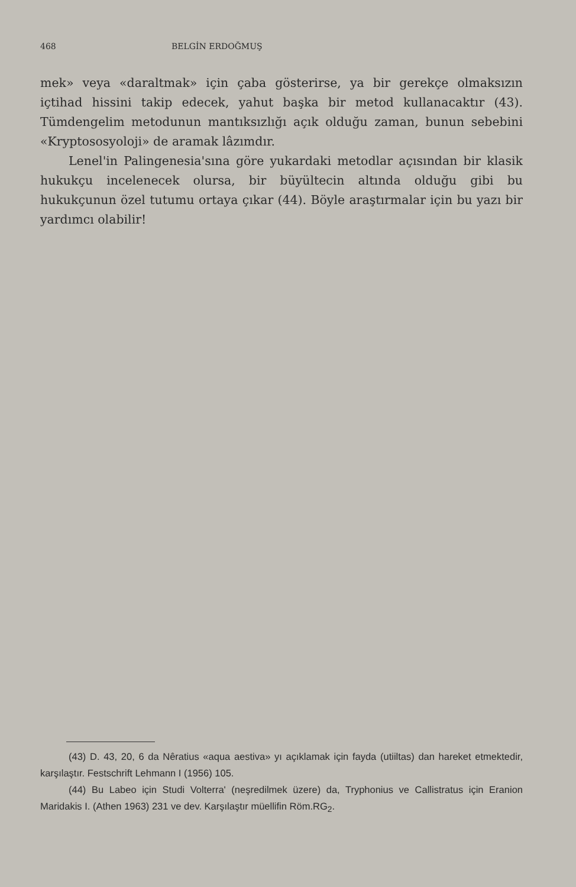468 BELGİN ERDOĞMUŞ
mek» veya «daraltmak» için çaba gösterirse, ya bir gerekçe olmaksızın içtihad hissini takip edecek, yahut başka bir metod kullanacaktır (43). Tümdengelim metodunun mantıksızlığı açık olduğu zaman, bunun sebebini «Kryptososyoloji» de aramak lâzımdır.
Lenel'in Palingenesia'sına göre yukardaki metodlar açısından bir klasik hukukçu incelenecek olursa, bir büyültecin altında olduğu gibi bu hukukçunun özel tutumu ortaya çıkar (44). Böyle araştırmalar için bu yazı bir yardımcı olabilir!
(43) D. 43, 20, 6 da Nêratius «aqua aestiva» yı açıklamak için fayda (utiiltas) dan hareket etmektedir, karşılaştır. Festschrift Lehmann I (1956) 105.
(44) Bu Labeo için Studi Volterra' (neşredilmek üzere) da, Tryphonius ve Callistratus için Eranion Maridakis I. (Athen 1963) 231 ve dev. Karşılaştır müellifin Röm.RG<sub>2</sub>.